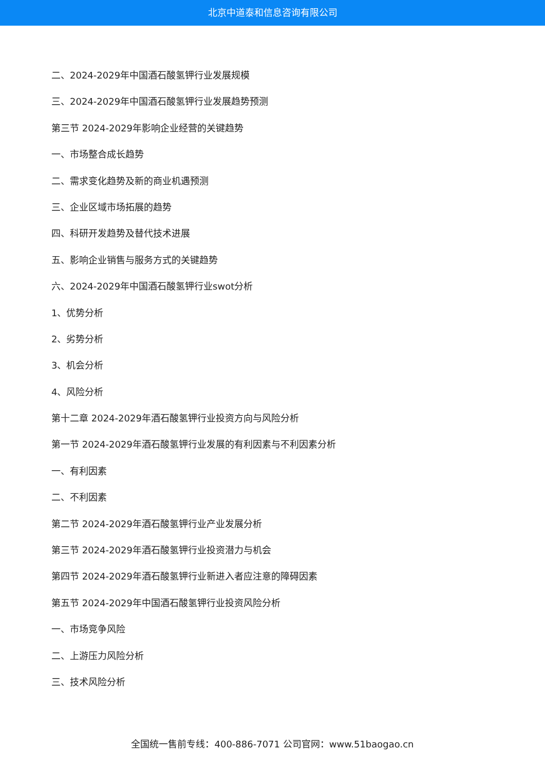北京中道泰和信息咨询有限公司
二、2024-2029年中国酒石酸氢钾行业发展规模
三、2024-2029年中国酒石酸氢钾行业发展趋势预测
第三节 2024-2029年影响企业经营的关键趋势
一、市场整合成长趋势
二、需求变化趋势及新的商业机遇预测
三、企业区域市场拓展的趋势
四、科研开发趋势及替代技术进展
五、影响企业销售与服务方式的关键趋势
六、2024-2029年中国酒石酸氢钾行业swot分析
1、优势分析
2、劣势分析
3、机会分析
4、风险分析
第十二章 2024-2029年酒石酸氢钾行业投资方向与风险分析
第一节 2024-2029年酒石酸氢钾行业发展的有利因素与不利因素分析
一、有利因素
二、不利因素
第二节 2024-2029年酒石酸氢钾行业产业发展分析
第三节 2024-2029年酒石酸氢钾行业投资潜力与机会
第四节 2024-2029年酒石酸氢钾行业新进入者应注意的障碍因素
第五节 2024-2029年中国酒石酸氢钾行业投资风险分析
一、市场竞争风险
二、上游压力风险分析
三、技术风险分析
全国统一售前专线：400-886-7071 公司官网：www.51baogao.cn